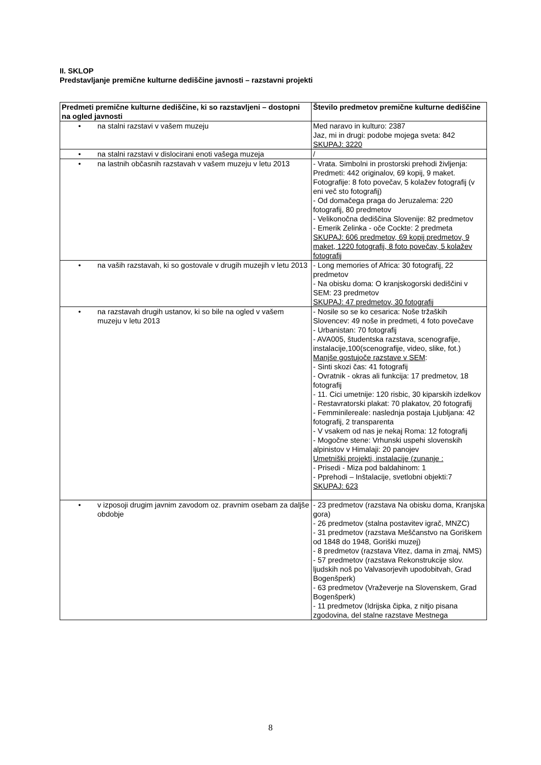II. SKLOP
Predstavljanje premične kulturne dediščine javnosti – razstavni projekti
| Predmeti premične kulturne dediščine, ki so razstavljeni – dostopni na ogled javnosti | Število predmetov premične kulturne dediščine |
| --- | --- |
| • na stalni razstavi v vašem muzeju | Med naravo in kulturo: 2387 Jaz, mi in drugi: podobe mojega sveta: 842 SKUPAJ: 3220 |
| • na stalni razstavi v dislocirani enoti vašega muzeja | / |
| • na lastnih občasnih razstavah v vašem muzeju v letu 2013 | - Vrata. Simbolni in prostorski prehodi življenja: Predmeti: 442 originalov, 69 kopij, 9 maket. Fotografije: 8 foto povečav, 5 kolažev fotografij (v eni več sto fotografij) - Od domačega praga do Jeruzalema: 220 fotografij, 80 predmetov - Velikonočna dediščina Slovenije: 82 predmetov - Emerik Zelinka - oče Cockte: 2 predmeta SKUPAJ: 606 predmetov, 69 kopij predmetov, 9 maket, 1220 fotografij, 8 foto povečav, 5 kolažev fotografij |
| • na vaših razstavah, ki so gostovale v drugih muzejih v letu 2013 | - Long memories of Africa: 30 fotografij, 22 predmetov - Na obisku doma: O kranjskogorski dediščini v SEM: 23 predmetov SKUPAJ: 47 predmetov, 30 fotografij |
| • na razstavah drugih ustanov, ki so bile na ogled v vašem muzeju v letu 2013 | - Nosile so se ko cesarica: Noše tržaških Slovencev: 49 noše in predmeti, 4 foto povečave - Urbanistan: 70 fotografij - AVA005, študentska razstava, scenografije, instalacije,100(scenografije, video, slike, fot.) Manjše gostujoče razstave v SEM : - Sinti skozi čas: 41 fotografij - Ovratnik - okras ali funkcija: 17 predmetov, 18 fotografij - 11. Cici umetnije: 120 risbic, 30 kiparskih izdelkov - Restavratorski plakat: 70 plakatov, 20 fotografij - Femminilereale: naslednja postaja Ljubljana: 42 fotografij, 2 transparenta - V vsakem od nas je nekaj Roma: 12 fotografij - Mogočne stene: Vrhunski uspehi slovenskih alpinistov v Himalaji: 20 panojev Umetniški projekti, instalacije (zunanje : - Prisedi - Miza pod baldahinom: 1 - Pprehodi – Inštalacije, svetlobni objekti:7 SKUPAJ: 623 |
| • v izposoji drugim javnim zavodom oz. pravnim osebam za daljše obdobje | - 23 predmetov (razstava Na obisku doma, Kranjska gora) - 26 predmetov (stalna postavitev igrač, MNZC) - 31 predmetov (razstava Meščanstvo na Goriškem od 1848 do 1948, Goriški muzej) - 8 predmetov (razstava Vitez, dama in zmaj, NMS) - 57 predmetov (razstava Rekonstrukcije slov. ljudskih noš po Valvasorjevih upodobitvah, Grad Bogenšperk) - 63 predmetov (Vraževerje na Slovenskem, Grad Bogenšperk) - 11 predmetov (Idrijska čipka, z nitjo pisana zgodovina, del stalne razstave Mestnega |
8